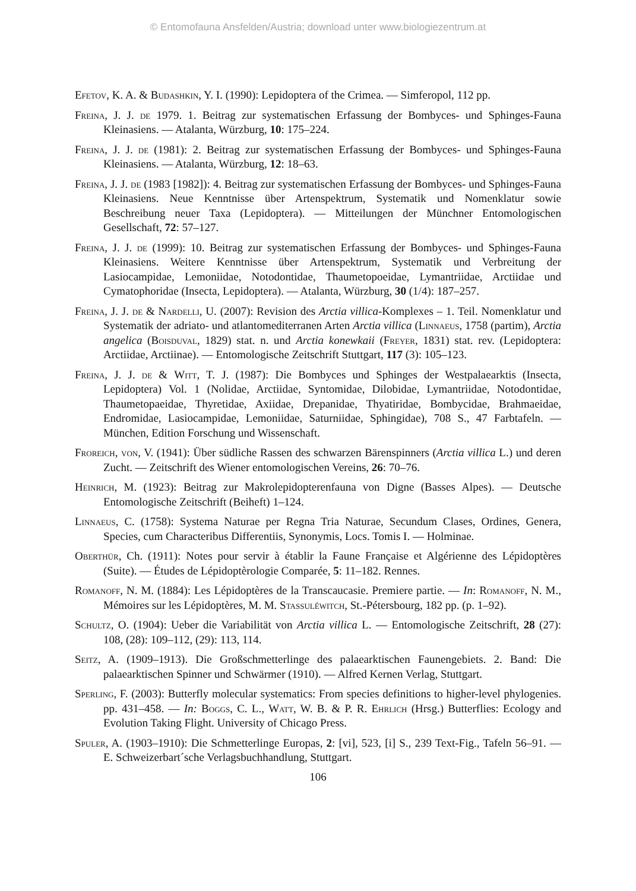© Entomofauna Ansfelden/Austria; download unter www.biologiezentrum.at
Efetov, K. A. & Budashkin, Y. I. (1990): Lepidoptera of the Crimea. — Simferopol, 112 pp.
Freina, J. J. de 1979. 1. Beitrag zur systematischen Erfassung der Bombyces- und Sphinges-Fauna Kleinasiens. — Atalanta, Würzburg, 10: 175–224.
Freina, J. J. de (1981): 2. Beitrag zur systematischen Erfassung der Bombyces- und Sphinges-Fauna Kleinasiens. — Atalanta, Würzburg, 12: 18–63.
Freina, J. J. de (1983 [1982]): 4. Beitrag zur systematischen Erfassung der Bombyces- und Sphinges-Fauna Kleinasiens. Neue Kenntnisse über Artenspektrum, Systematik und Nomenklatur sowie Beschreibung neuer Taxa (Lepidoptera). — Mitteilungen der Münchner Entomologischen Gesellschaft, 72: 57–127.
Freina, J. J. de (1999): 10. Beitrag zur systematischen Erfassung der Bombyces- und Sphinges-Fauna Kleinasiens. Weitere Kenntnisse über Artenspektrum, Systematik und Verbreitung der Lasiocampidae, Lemoniidae, Notodontidae, Thaumetopoeidae, Lymantriidae, Arctiidae und Cymatophoridae (Insecta, Lepidoptera). — Atalanta, Würzburg, 30 (1/4): 187–257.
Freina, J. J. de & Nardelli, U. (2007): Revision des Arctia villica-Komplexes – 1. Teil. Nomenklatur und Systematik der adriato- und atlantomediterranen Arten Arctia villica (Linnaeus, 1758 (partim), Arctia angelica (Boisduval, 1829) stat. n. und Arctia konewkaii (Freyer, 1831) stat. rev. (Lepidoptera: Arctiidae, Arctiinae). — Entomologische Zeitschrift Stuttgart, 117 (3): 105–123.
Freina, J. J. de & Witt, T. J. (1987): Die Bombyces und Sphinges der Westpalaearktis (Insecta, Lepidoptera) Vol. 1 (Nolidae, Arctiidae, Syntomidae, Dilobidae, Lymantriidae, Notodontidae, Thaumetopaeidae, Thyretidae, Axiidae, Drepanidae, Thyatiridae, Bombycidae, Brahmaeidae, Endromidae, Lasiocampidae, Lemoniidae, Saturniidae, Sphingidae), 708 S., 47 Farbtafeln. — München, Edition Forschung und Wissenschaft.
Froreich, von, V. (1941): Über südliche Rassen des schwarzen Bärenspinners (Arctia villica L.) und deren Zucht. — Zeitschrift des Wiener entomologischen Vereins, 26: 70–76.
Heinrich, M. (1923): Beitrag zur Makrolepidopterenfauna von Digne (Basses Alpes). — Deutsche Entomologische Zeitschrift (Beiheft) 1–124.
Linnaeus, C. (1758): Systema Naturae per Regna Tria Naturae, Secundum Clases, Ordines, Genera, Species, cum Characteribus Differentiis, Synonymis, Locs. Tomis I. — Holminae.
Oberthür, Ch. (1911): Notes pour servir à établir la Faune Française et Algérienne des Lépidoptères (Suite). — Études de Lépidoptèrologie Comparée, 5: 11–182. Rennes.
Romanoff, N. M. (1884): Les Lépidoptères de la Transcaucasie. Premiere partie. — In: Romanoff, N. M., Mémoires sur les Lépidoptères, M. M. Stassuléwitch, St.-Pétersbourg, 182 pp. (p. 1–92).
Schultz, O. (1904): Ueber die Variabilität von Arctia villica L. — Entomologische Zeitschrift, 28 (27): 108, (28): 109–112, (29): 113, 114.
Seitz, A. (1909–1913). Die Großschmetterlinge des palaearktischen Faunengebiets. 2. Band: Die palaearktischen Spinner und Schwärmer (1910). — Alfred Kernen Verlag, Stuttgart.
Sperling, F. (2003): Butterfly molecular systematics: From species definitions to higher-level phylogenies. pp. 431–458. — In: Boggs, C. L., Watt, W. B. & P. R. Ehrlich (Hrsg.) Butterflies: Ecology and Evolution Taking Flight. University of Chicago Press.
Spuler, A. (1903–1910): Die Schmetterlinge Europas, 2: [vi], 523, [i] S., 239 Text-Fig., Tafeln 56–91. — E. Schweizerbart´sche Verlagsbuchhandlung, Stuttgart.
106